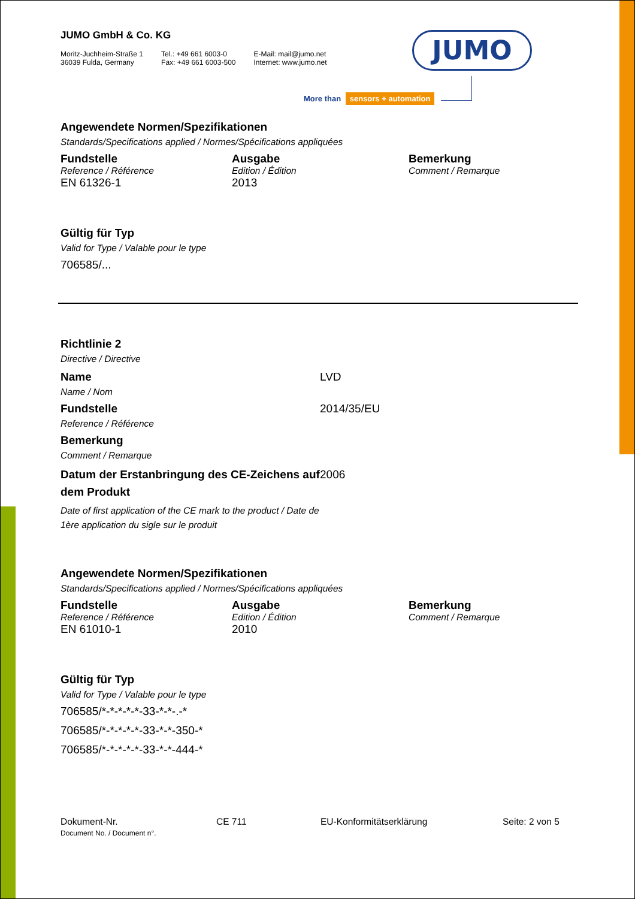JUMO GmbH & Co. KG
Moritz-Juchheim-Straße 1
36039 Fulda, Germany
Tel.: +49 661 6003-0
Fax: +49 661 6003-500
E-Mail: mail@jumo.net
Internet: www.jumo.net
JUMO
More than sensors + automation
Angewendete Normen/Spezifikationen
Standards/Specifications applied / Normes/Spécifications appliquées
| Fundstelle | Ausgabe | Bemerkung |
| --- | --- | --- |
| Reference / Référence | Edition / Édition | Comment / Remarque |
| EN 61326-1 | 2013 | |
Gültig für Typ
Valid for Type / Valable pour le type
706585/...
Richtlinie 2
Directive / Directive
| Name Name / Nom | LVD |
| Fundstelle Reference / Référence | 2014/35/EU |
| Bemerkung Comment / Remarque | |
| Datum der Erstanbringung des CE-Zeichens auf dem Produkt Date of first application of the CE mark to the product / Date de 1ère application du sigle sur le produit | 2006 |
Angewendete Normen/Spezifikationen
Standards/Specifications applied / Normes/Spécifications appliquées
| Fundstelle | Ausgabe | Bemerkung |
| --- | --- | --- |
| Reference / Référence | Edition / Édition | Comment / Remarque |
| EN 61010-1 | 2010 | |
Gültig für Typ
Valid for Type / Valable pour le type
706585/*-*-*-*-*-33-*-*-.-*
706585/*-*-*-*-*-33-*-*-350-*
706585/*-*-*-*-*-33-*-*-444-*
Dokument-Nr.
Document No. / Document n°.
CE 711 EU-Konformitätserklärung Seite: 2 von 5